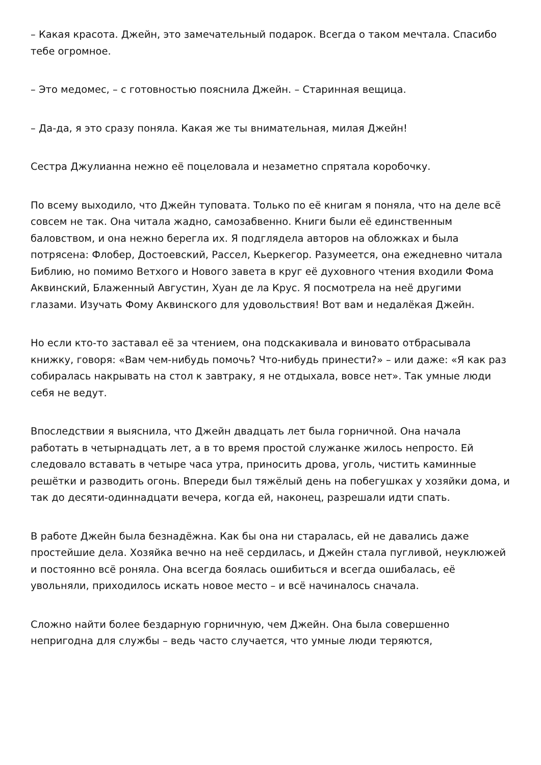– Какая красота. Джейн, это замечательный подарок. Всегда о таком мечтала. Спасибо тебе огромное.
– Это медомес, – с готовностью пояснила Джейн. – Старинная вещица.
– Да-да, я это сразу поняла. Какая же ты внимательная, милая Джейн!
Сестра Джулианна нежно её поцеловала и незаметно спрятала коробочку.
По всему выходило, что Джейн туповата. Только по её книгам я поняла, что на деле всё совсем не так. Она читала жадно, самозабвенно. Книги были её единственным баловством, и она нежно берегла их. Я подглядела авторов на обложках и была потрясена: Флобер, Достоевский, Рассел, Кьеркегор. Разумеется, она ежедневно читала Библию, но помимо Ветхого и Нового завета в круг её духовного чтения входили Фома Аквинский, Блаженный Августин, Хуан де ла Крус. Я посмотрела на неё другими глазами. Изучать Фому Аквинского для удовольствия! Вот вам и недалёкая Джейн.
Но если кто-то заставал её за чтением, она подскакивала и виновато отбрасывала книжку, говоря: «Вам чем-нибудь помочь? Что-нибудь принести?» – или даже: «Я как раз собиралась накрывать на стол к завтраку, я не отдыхала, вовсе нет». Так умные люди себя не ведут.
Впоследствии я выяснила, что Джейн двадцать лет была горничной. Она начала работать в четырнадцать лет, а в то время простой служанке жилось непросто. Ей следовало вставать в четыре часа утра, приносить дрова, уголь, чистить каминные решётки и разводить огонь. Впереди был тяжёлый день на побегушках у хозяйки дома, и так до десяти-одиннадцати вечера, когда ей, наконец, разрешали идти спать.
В работе Джейн была безнадёжна. Как бы она ни старалась, ей не давались даже простейшие дела. Хозяйка вечно на неё сердилась, и Джейн стала пугливой, неуклюжей и постоянно всё роняла. Она всегда боялась ошибиться и всегда ошибалась, её увольняли, приходилось искать новое место – и всё начиналось сначала.
Сложно найти более бездарную горничную, чем Джейн. Она была совершенно непригодна для службы – ведь часто случается, что умные люди теряются,